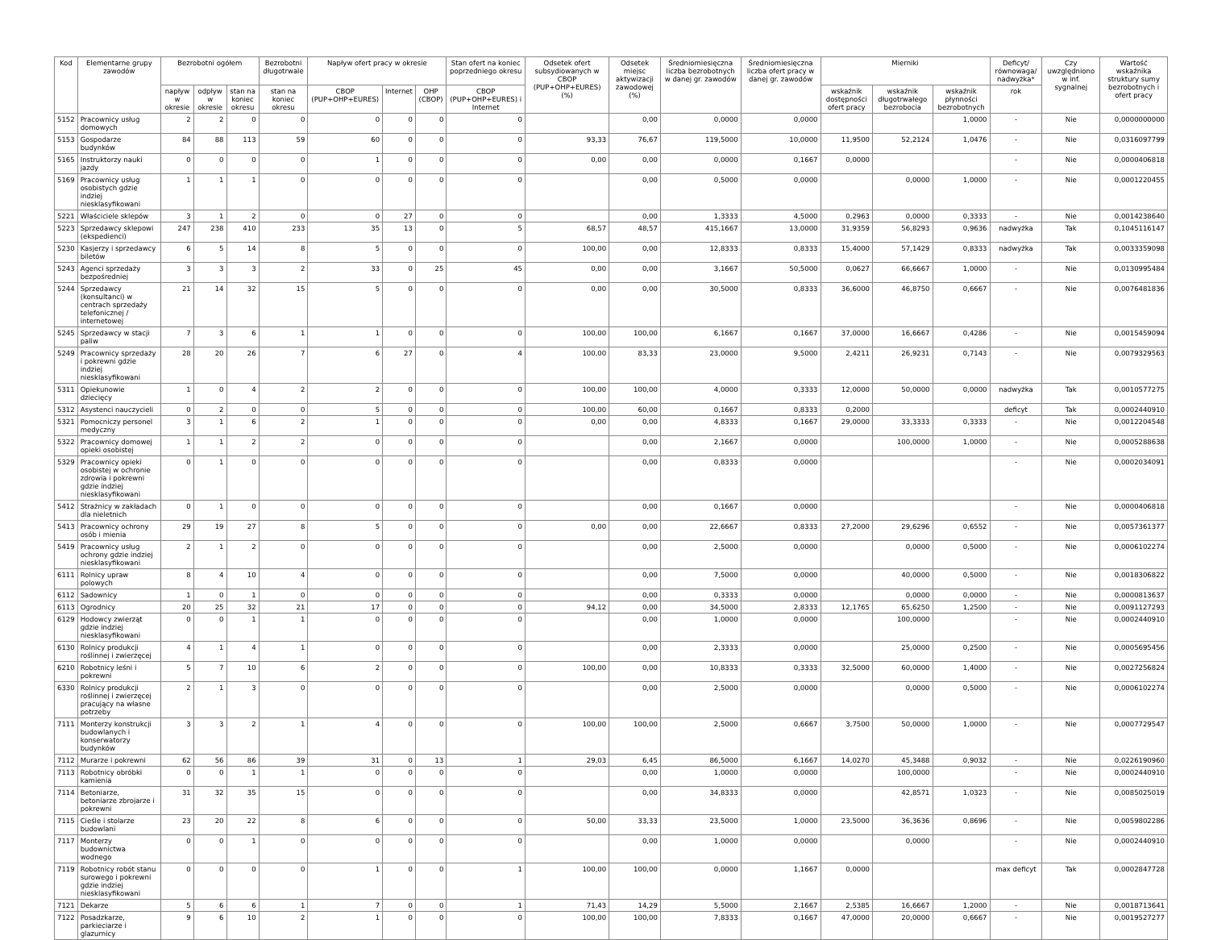| Kod | Elementarne grupy zawodów | Bezrobotni ogółem | | | Bezrobotni długotrwale | Napływ ofert pracy w okresie | | | Stan ofert na koniec poprzedniego okresu | Odsetek ofert subsydiowanych w CBOP (PUP+OHP+EURES) (%) | Odsetek miejsc aktywizacji zawodowej (%) | Średniomiesięczna liczba bezrobotnych w danej gr. zawodów | Średniomiesięczna liczba ofert pracy w danej gr. zawodów | Mierniki | | | Deficyt/ równowaga/ nadwyżka* | Czy uwzględniono w inf. sygnalnej | Wartość wskaźnika struktury sumy bezrobotnych i ofert pracy |
| --- | --- | --- | --- | --- | --- | --- | --- | --- | --- | --- | --- | --- | --- | --- | --- | --- | --- | --- | --- |
| | | napływ w okresie | odpływ w okresie | stan na koniec okresu | stan na koniec okresu | CBOP (PUP+OHP+EURES) | Internet | OHP (CBOP) | CBOP (PUP+OHP+EURES) i Internet | | | | | wskaźnik dostępności ofert pracy | wskaźnik długotrwałego bezrobocia | wskaźnik płynności bezrobotnych | rok | | |
| 5152 | Pracownicy usług domowych | 2 | 2 | 0 | 0 | 0 | 0 | 0 | 0 | | 0,00 | 0,0000 | 0,0000 | | | 1,0000 | - | Nie | 0,0000000000 |
| 5153 | Gospodarze budynków | 84 | 88 | 113 | 59 | 60 | 0 | 0 | 0 | 93,33 | 76,67 | 119,5000 | 10,0000 | 11,9500 | 52,2124 | 1,0476 | - | Nie | 0,0316097799 |
| 5165 | Instruktorzy nauki jazdy | 0 | 0 | 0 | 0 | 1 | 0 | 0 | 0 | 0,00 | 0,00 | 0,0000 | 0,1667 | 0,0000 | | | - | Nie | 0,0000406818 |
| 5169 | Pracownicy usług osobistych gdzie indziej niesklasyfikowani | 1 | 1 | 1 | 0 | 0 | 0 | 0 | 0 | | 0,00 | 0,5000 | 0,0000 | | 0,0000 | 1,0000 | - | Nie | 0,0001220455 |
| 5221 | Właściciele sklepów | 3 | 1 | 2 | 0 | 0 | 27 | 0 | 0 | | 0,00 | 1,3333 | 4,5000 | 0,2963 | 0,0000 | 0,3333 | - | Nie | 0,0014238640 |
| 5223 | Sprzedawcy sklepowi (ekspedienci) | 247 | 238 | 410 | 233 | 35 | 13 | 0 | 5 | 68,57 | 48,57 | 415,1667 | 13,0000 | 31,9359 | 56,8293 | 0,9636 | nadwyżka | Tak | 0,1045116147 |
| 5230 | Kasjerzy i sprzedawcy biletów | 6 | 5 | 14 | 8 | 5 | 0 | 0 | 0 | 100,00 | 0,00 | 12,8333 | 0,8333 | 15,4000 | 57,1429 | 0,8333 | nadwyżka | Tak | 0,0033359098 |
| 5243 | Agenci sprzedaży bezpośredniej | 3 | 3 | 3 | 2 | 33 | 0 | 25 | 45 | 0,00 | 0,00 | 3,1667 | 50,5000 | 0,0627 | 66,6667 | 1,0000 | - | Nie | 0,0130995484 |
| 5244 | Sprzedawcy (konsultanci) w centrach sprzedaży telefonicznej / internetowej | 21 | 14 | 32 | 15 | 5 | 0 | 0 | 0 | 0,00 | 0,00 | 30,5000 | 0,8333 | 36,6000 | 46,8750 | 0,6667 | - | Nie | 0,0076481836 |
| 5245 | Sprzedawcy w stacji paliw | 7 | 3 | 6 | 1 | 1 | 0 | 0 | 0 | 100,00 | 100,00 | 6,1667 | 0,1667 | 37,0000 | 16,6667 | 0,4286 | - | Nie | 0,0015459094 |
| 5249 | Pracownicy sprzedaży i pokrewni gdzie indziej niesklasyfikowani | 28 | 20 | 26 | 7 | 6 | 27 | 0 | 4 | 100,00 | 83,33 | 23,0000 | 9,5000 | 2,4211 | 26,9231 | 0,7143 | - | Nie | 0,0079329563 |
| 5311 | Opiekunowie dziecięcy | 1 | 0 | 4 | 2 | 2 | 0 | 0 | 0 | 100,00 | 100,00 | 4,0000 | 0,3333 | 12,0000 | 50,0000 | 0,0000 | nadwyżka | Tak | 0,0010577275 |
| 5312 | Asystenci nauczycieli | 0 | 2 | 0 | 0 | 5 | 0 | 0 | 0 | 100,00 | 60,00 | 0,1667 | 0,8333 | 0,2000 | | | deficyt | Tak | 0,0002440910 |
| 5321 | Pomocniczy personel medyczny | 3 | 1 | 6 | 2 | 1 | 0 | 0 | 0 | 0,00 | 0,00 | 4,8333 | 0,1667 | 29,0000 | 33,3333 | 0,3333 | - | Nie | 0,0012204548 |
| 5322 | Pracownicy domowej opieki osobistej | 1 | 1 | 2 | 2 | 0 | 0 | 0 | 0 | | 0,00 | 2,1667 | 0,0000 | | 100,0000 | 1,0000 | - | Nie | 0,0005288638 |
| 5329 | Pracownicy opieki osobistej w ochronie zdrowia i pokrewni gdzie indziej niesklasyfikowani | 0 | 1 | 0 | 0 | 0 | 0 | 0 | 0 | | 0,00 | 0,8333 | 0,0000 | | | | - | Nie | 0,0002034091 |
| 5412 | Strażnicy w zakładach dla nieletnich | 0 | 1 | 0 | 0 | 0 | 0 | 0 | 0 | | 0,00 | 0,1667 | 0,0000 | | | | - | Nie | 0,0000406818 |
| 5413 | Pracownicy ochrony osób i mienia | 29 | 19 | 27 | 8 | 5 | 0 | 0 | 0 | 0,00 | 0,00 | 22,6667 | 0,8333 | 27,2000 | 29,6296 | 0,6552 | - | Nie | 0,0057361377 |
| 5419 | Pracownicy usług ochrony gdzie indziej niesklasyfikowani | 2 | 1 | 2 | 0 | 0 | 0 | 0 | 0 | | 0,00 | 2,5000 | 0,0000 | | 0,0000 | 0,5000 | - | Nie | 0,0006102274 |
| 6111 | Rolnicy upraw polowych | 8 | 4 | 10 | 4 | 0 | 0 | 0 | 0 | | 0,00 | 7,5000 | 0,0000 | | 40,0000 | 0,5000 | - | Nie | 0,0018306822 |
| 6112 | Sadownicy | 1 | 0 | 1 | 0 | 0 | 0 | 0 | 0 | | 0,00 | 0,3333 | 0,0000 | | 0,0000 | 0,0000 | - | Nie | 0,0000813637 |
| 6113 | Ogrodnicy | 20 | 25 | 32 | 21 | 17 | 0 | 0 | 0 | 94,12 | 0,00 | 34,5000 | 2,8333 | 12,1765 | 65,6250 | 1,2500 | - | Nie | 0,0091127293 |
| 6129 | Hodowcy zwierząt gdzie indziej niesklasyfikowani | 0 | 0 | 1 | 1 | 0 | 0 | 0 | 0 | | 0,00 | 1,0000 | 0,0000 | | 100,0000 | | - | Nie | 0,0002440910 |
| 6130 | Rolnicy produkcji roślinnej i zwierzęcej | 4 | 1 | 4 | 1 | 0 | 0 | 0 | 0 | | 0,00 | 2,3333 | 0,0000 | | 25,0000 | 0,2500 | - | Nie | 0,0005695456 |
| 6210 | Robotnicy leśni i pokrewni | 5 | 7 | 10 | 6 | 2 | 0 | 0 | 0 | 100,00 | 0,00 | 10,8333 | 0,3333 | 32,5000 | 60,0000 | 1,4000 | - | Nie | 0,0027256824 |
| 6330 | Rolnicy produkcji roślinnej i zwierzęcej pracujący na własne potrzeby | 2 | 1 | 3 | 0 | 0 | 0 | 0 | 0 | | 0,00 | 2,5000 | 0,0000 | | 0,0000 | 0,5000 | - | Nie | 0,0006102274 |
| 7111 | Monterzy konstrukcji budowlanych i konserwatorzy budynków | 3 | 3 | 2 | 1 | 4 | 0 | 0 | 0 | 100,00 | 100,00 | 2,5000 | 0,6667 | 3,7500 | 50,0000 | 1,0000 | - | Nie | 0,0007729547 |
| 7112 | Murarze i pokrewni | 62 | 56 | 86 | 39 | 31 | 0 | 13 | 1 | 29,03 | 6,45 | 86,5000 | 6,1667 | 14,0270 | 45,3488 | 0,9032 | - | Nie | 0,0226190960 |
| 7113 | Robotnicy obróbki kamienia | 0 | 0 | 1 | 1 | 0 | 0 | 0 | 0 | | 0,00 | 1,0000 | 0,0000 | | 100,0000 | | - | Nie | 0,0002440910 |
| 7114 | Betoniarze, betoniarze zbrojarze i pokrewni | 31 | 32 | 35 | 15 | 0 | 0 | 0 | 0 | | 0,00 | 34,8333 | 0,0000 | | 42,8571 | 1,0323 | - | Nie | 0,0085025019 |
| 7115 | Cieśle i stolarze budowlani | 23 | 20 | 22 | 8 | 6 | 0 | 0 | 0 | 50,00 | 33,33 | 23,5000 | 1,0000 | 23,5000 | 36,3636 | 0,8696 | - | Nie | 0,0059802286 |
| 7117 | Monterzy budownictwa wodnego | 0 | 0 | 1 | 0 | 0 | 0 | 0 | 0 | | 0,00 | 1,0000 | 0,0000 | | 0,0000 | | - | Nie | 0,0002440910 |
| 7119 | Robotnicy robót stanu surowego i pokrewni gdzie indziej niesklasyfikowani | 0 | 0 | 0 | 0 | 1 | 0 | 0 | 1 | 100,00 | 100,00 | 0,0000 | 1,1667 | 0,0000 | | | max deficyt | Tak | 0,0002847728 |
| 7121 | Dekarze | 5 | 6 | 6 | 1 | 7 | 0 | 0 | 1 | 71,43 | 14,29 | 5,5000 | 2,1667 | 2,5385 | 16,6667 | 1,2000 | - | Nie | 0,0018713641 |
| 7122 | Posadzkarze, parkieciarze i glazurnicy | 9 | 6 | 10 | 2 | 1 | 0 | 0 | 0 | 100,00 | 100,00 | 7,8333 | 0,1667 | 47,0000 | 20,0000 | 0,6667 | - | Nie | 0,0019527277 |